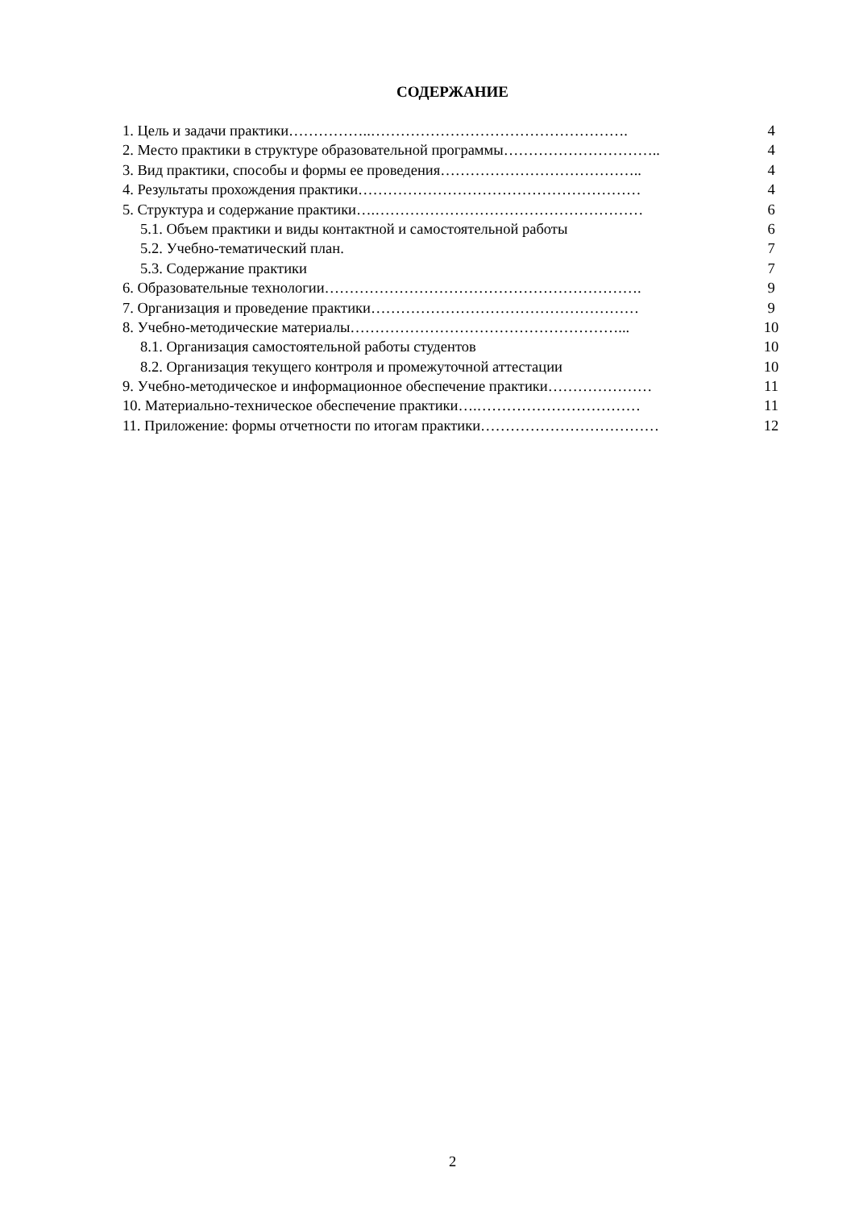СОДЕРЖАНИЕ
| 1. Цель и задачи практики……………..……………………………………………. | 4 |
| 2. Место практики в структуре образовательной программы………………………….. | 4 |
| 3. Вид практики, способы и формы ее проведения………………………………….. | 4 |
| 4. Результаты прохождения практики………………………………………………… | 4 |
| 5. Структура и содержание практики….……………………………………………… | 6 |
| 5.1. Объем практики и виды контактной и самостоятельной работы | 6 |
| 5.2. Учебно-тематический план. | 7 |
| 5.3. Содержание практики | 7 |
| 6. Образовательные технологии………………………………………………………. | 9 |
| 7. Организация и проведение практики……………………………………………… | 9 |
| 8. Учебно-методические материалы………………………………………………... | 10 |
| 8.1. Организация самостоятельной работы студентов | 10 |
| 8.2. Организация текущего контроля и промежуточной аттестации | 10 |
| 9. Учебно-методическое и информационное обеспечение практики………………… | 11 |
| 10. Материально-техническое обеспечение практики….…………………………… | 11 |
| 11. Приложение: формы отчетности по итогам практики……………………………… | 12 |
2